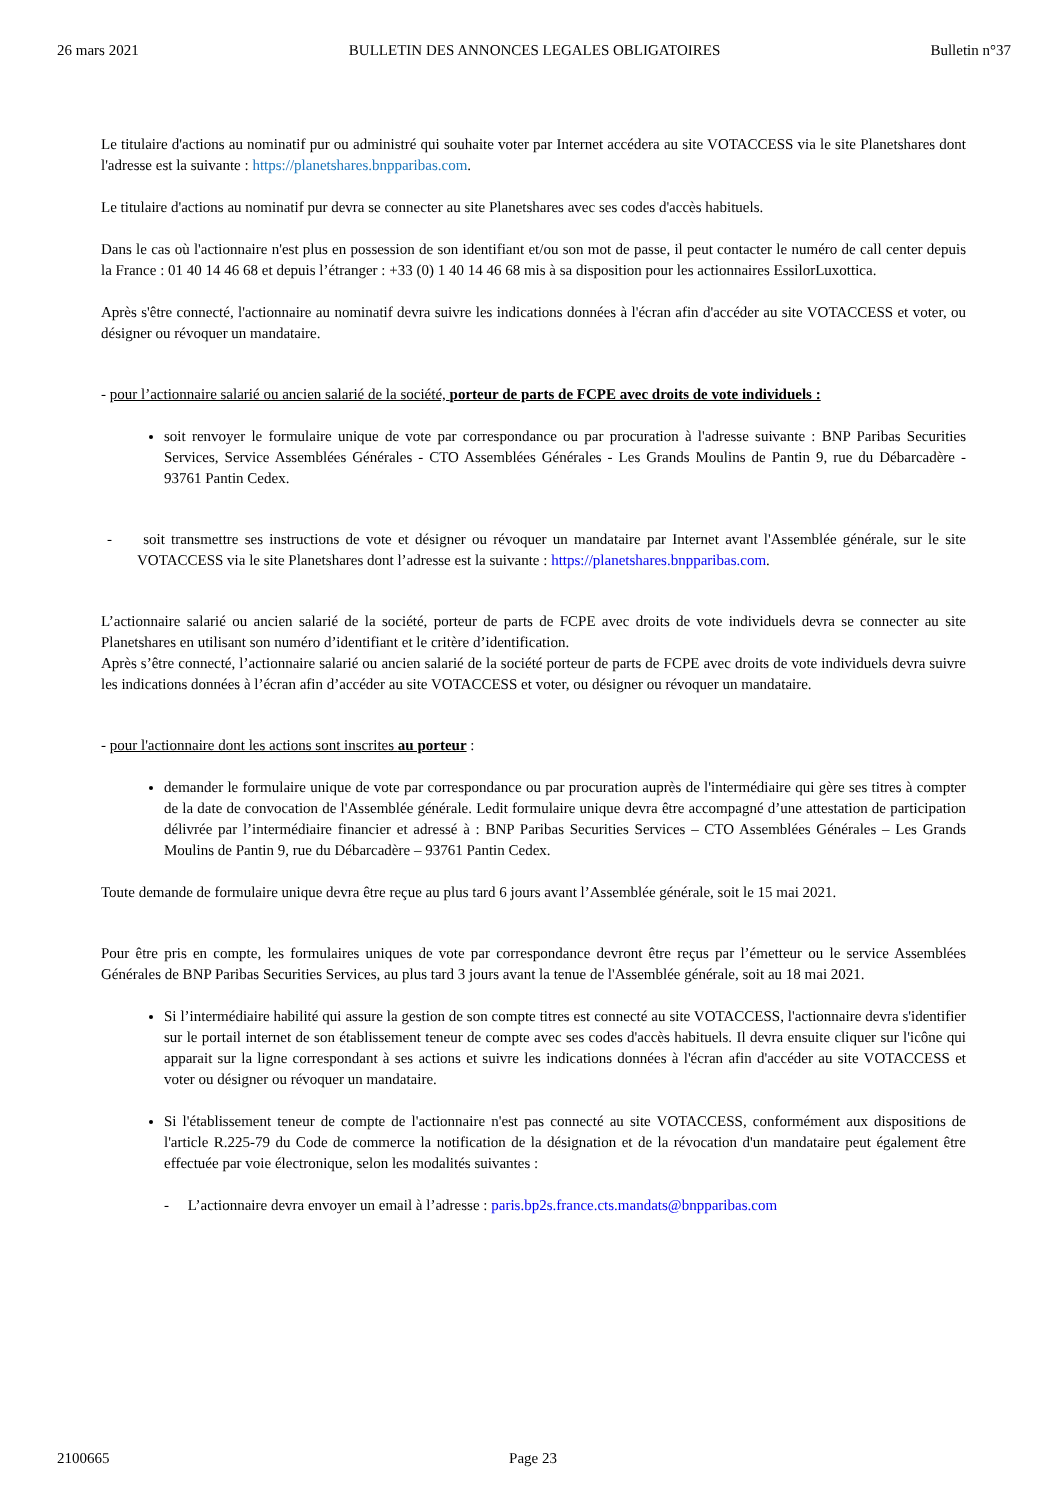26 mars 2021 BULLETIN DES ANNONCES LEGALES OBLIGATOIRES Bulletin n°37
Le titulaire d'actions au nominatif pur ou administré qui souhaite voter par Internet accédera au site VOTACCESS via le site Planetshares dont l'adresse est la suivante : https://planetshares.bnpparibas.com.
Le titulaire d'actions au nominatif pur devra se connecter au site Planetshares avec ses codes d'accès habituels.
Dans le cas où l'actionnaire n'est plus en possession de son identifiant et/ou son mot de passe, il peut contacter le numéro de call center depuis la France : 01 40 14 46 68 et depuis l’étranger : +33 (0) 1 40 14 46 68 mis à sa disposition pour les actionnaires EssilorLuxottica.
Après s'être connecté, l'actionnaire au nominatif devra suivre les indications données à l'écran afin d'accéder au site VOTACCESS et voter, ou désigner ou révoquer un mandataire.
- pour l’actionnaire salarié ou ancien salarié de la société, porteur de parts de FCPE avec droits de vote individuels :
soit renvoyer le formulaire unique de vote par correspondance ou par procuration à l'adresse suivante : BNP Paribas Securities Services, Service Assemblées Générales - CTO Assemblées Générales - Les Grands Moulins de Pantin 9, rue du Débarcadère - 93761 Pantin Cedex.
- soit transmettre ses instructions de vote et désigner ou révoquer un mandataire par Internet avant l'Assemblée générale, sur le site VOTACCESS via le site Planetshares dont l’adresse est la suivante : https://planetshares.bnpparibas.com.
L’actionnaire salarié ou ancien salarié de la société, porteur de parts de FCPE avec droits de vote individuels devra se connecter au site Planetshares en utilisant son numéro d’identifiant et le critère d’identification.
Après s’être connecté, l’actionnaire salarié ou ancien salarié de la société porteur de parts de FCPE avec droits de vote individuels devra suivre les indications données à l’écran afin d’accéder au site VOTACCESS et voter, ou désigner ou révoquer un mandataire.
- pour l'actionnaire dont les actions sont inscrites au porteur :
demander le formulaire unique de vote par correspondance ou par procuration auprès de l'intermédiaire qui gère ses titres à compter de la date de convocation de l'Assemblée générale. Ledit formulaire unique devra être accompagné d’une attestation de participation délivrée par l’intermédiaire financier et adressé à : BNP Paribas Securities Services – CTO Assemblées Générales – Les Grands Moulins de Pantin 9, rue du Débarcadère – 93761 Pantin Cedex.
Toute demande de formulaire unique devra être reçue au plus tard 6 jours avant l’Assemblée générale, soit le 15 mai 2021.
Pour être pris en compte, les formulaires uniques de vote par correspondance devront être reçus par l’émetteur ou le service Assemblées Générales de BNP Paribas Securities Services, au plus tard 3 jours avant la tenue de l'Assemblée générale, soit au 18 mai 2021.
Si l’intermédiaire habilité qui assure la gestion de son compte titres est connecté au site VOTACCESS, l'actionnaire devra s'identifier sur le portail internet de son établissement teneur de compte avec ses codes d'accès habituels. Il devra ensuite cliquer sur l'icône qui apparait sur la ligne correspondant à ses actions et suivre les indications données à l'écran afin d'accéder au site VOTACCESS et voter ou désigner ou révoquer un mandataire.
Si l'établissement teneur de compte de l'actionnaire n'est pas connecté au site VOTACCESS, conformément aux dispositions de l'article R.225-79 du Code de commerce la notification de la désignation et de la révocation d'un mandataire peut également être effectuée par voie électronique, selon les modalités suivantes :
- L’actionnaire devra envoyer un email à l’adresse : paris.bp2s.france.cts.mandats@bnpparibas.com
2100665 Page 23